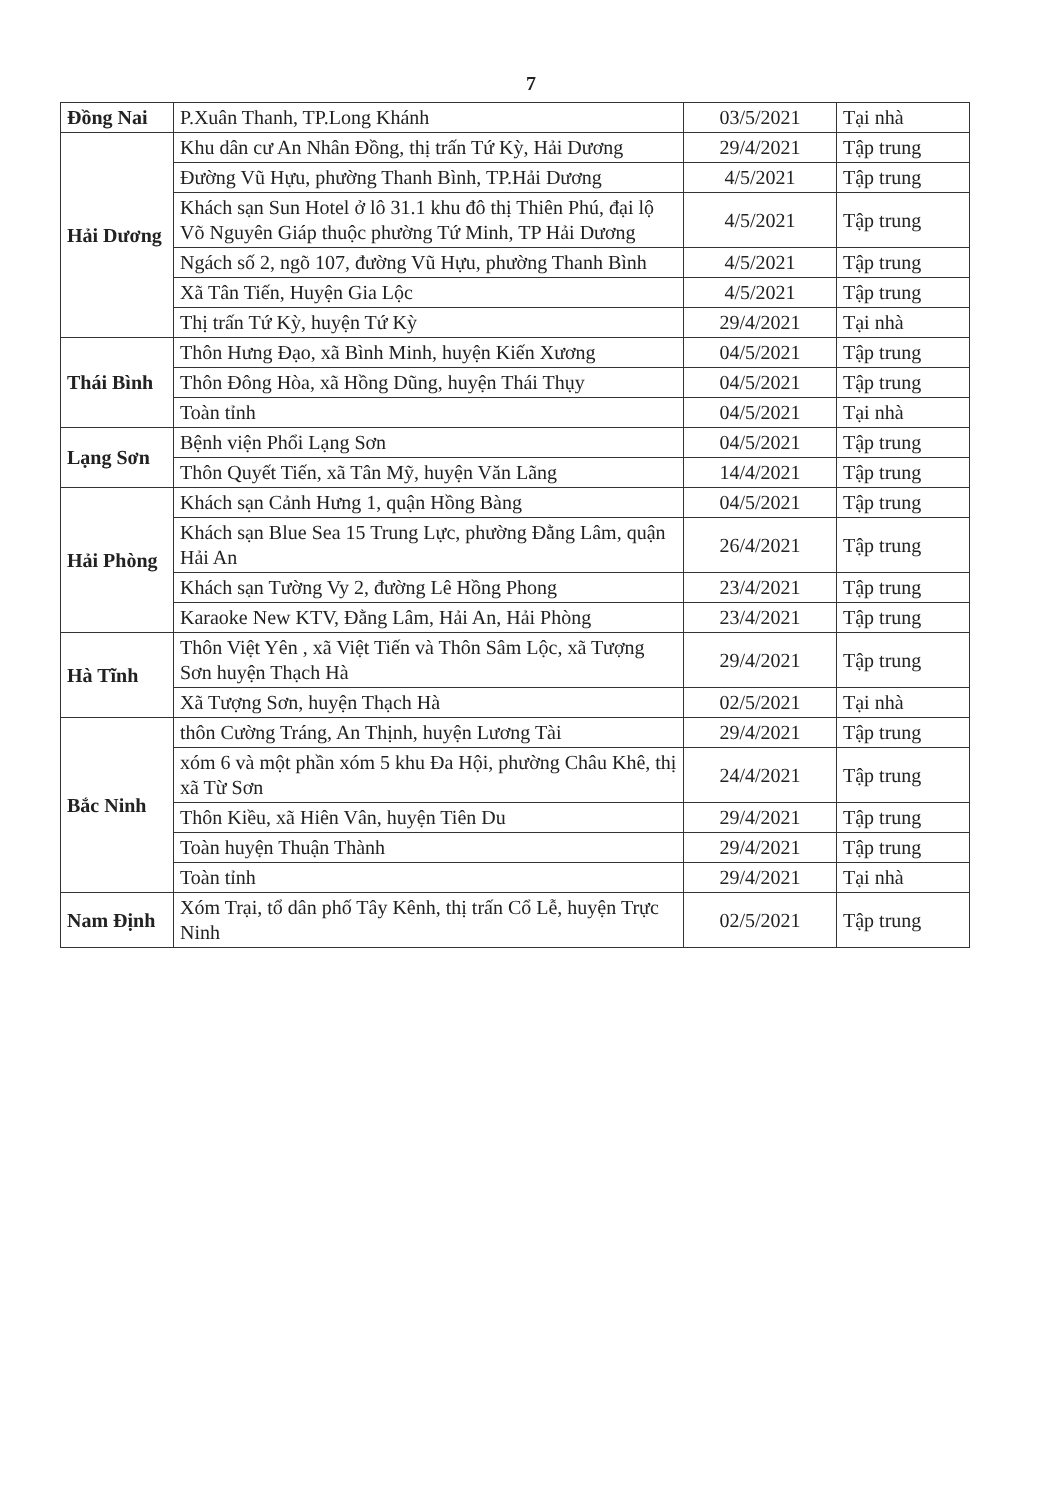7
| Đồng Nai | P.Xuân Thanh, TP.Long Khánh | 03/5/2021 | Tại nhà |
| Hải Dương | Khu dân cư An Nhân Đồng, thị trấn Tứ Kỳ, Hải Dương | 29/4/2021 | Tập trung |
| | Đường Vũ Hựu, phường Thanh Bình, TP.Hải Dương | 4/5/2021 | Tập trung |
| | Khách sạn Sun Hotel ở lô 31.1 khu đô thị Thiên Phú, đại lộ Võ Nguyên Giáp thuộc phường Tứ Minh, TP Hải Dương | 4/5/2021 | Tập trung |
| | Ngách số 2, ngõ 107, đường Vũ Hựu, phường Thanh Bình | 4/5/2021 | Tập trung |
| | Xã Tân Tiến, Huyện Gia Lộc | 4/5/2021 | Tập trung |
| | Thị trấn Tứ Kỳ, huyện Tứ Kỳ | 29/4/2021 | Tại nhà |
| Thái Bình | Thôn Hưng Đạo, xã Bình Minh, huyện Kiến Xương | 04/5/2021 | Tập trung |
| | Thôn Đông Hòa, xã Hồng Dũng, huyện Thái Thụy | 04/5/2021 | Tập trung |
| | Toàn tỉnh | 04/5/2021 | Tại nhà |
| Lạng Sơn | Bệnh viện Phổi Lạng Sơn | 04/5/2021 | Tập trung |
| | Thôn Quyết Tiến, xã Tân Mỹ, huyện Văn Lãng | 14/4/2021 | Tập trung |
| Hải Phòng | Khách sạn Cảnh Hưng 1, quận Hồng Bàng | 04/5/2021 | Tập trung |
| | Khách sạn Blue Sea 15 Trung Lực, phường Đằng Lâm, quận Hải An | 26/4/2021 | Tập trung |
| | Khách sạn Tường Vy 2, đường Lê Hồng Phong | 23/4/2021 | Tập trung |
| | Karaoke New KTV, Đằng Lâm, Hải An, Hải Phòng | 23/4/2021 | Tập trung |
| Hà Tĩnh | Thôn Việt Yên , xã Việt Tiến và Thôn Sâm Lộc, xã Tượng Sơn huyện Thạch Hà | 29/4/2021 | Tập trung |
| | Xã Tượng Sơn, huyện Thạch Hà | 02/5/2021 | Tại nhà |
| Bắc Ninh | thôn Cường Tráng, An Thịnh, huyện Lương Tài | 29/4/2021 | Tập trung |
| | xóm 6 và một phần xóm 5 khu Đa Hội, phường Châu Khê, thị xã Từ Sơn | 24/4/2021 | Tập trung |
| | Thôn Kiều, xã Hiên Vân, huyện Tiên Du | 29/4/2021 | Tập trung |
| | Toàn huyện Thuận Thành | 29/4/2021 | Tập trung |
| | Toàn tỉnh | 29/4/2021 | Tại nhà |
| Nam Định | Xóm Trại, tổ dân phố Tây Kênh, thị trấn Cổ Lễ, huyện Trực Ninh | 02/5/2021 | Tập trung |